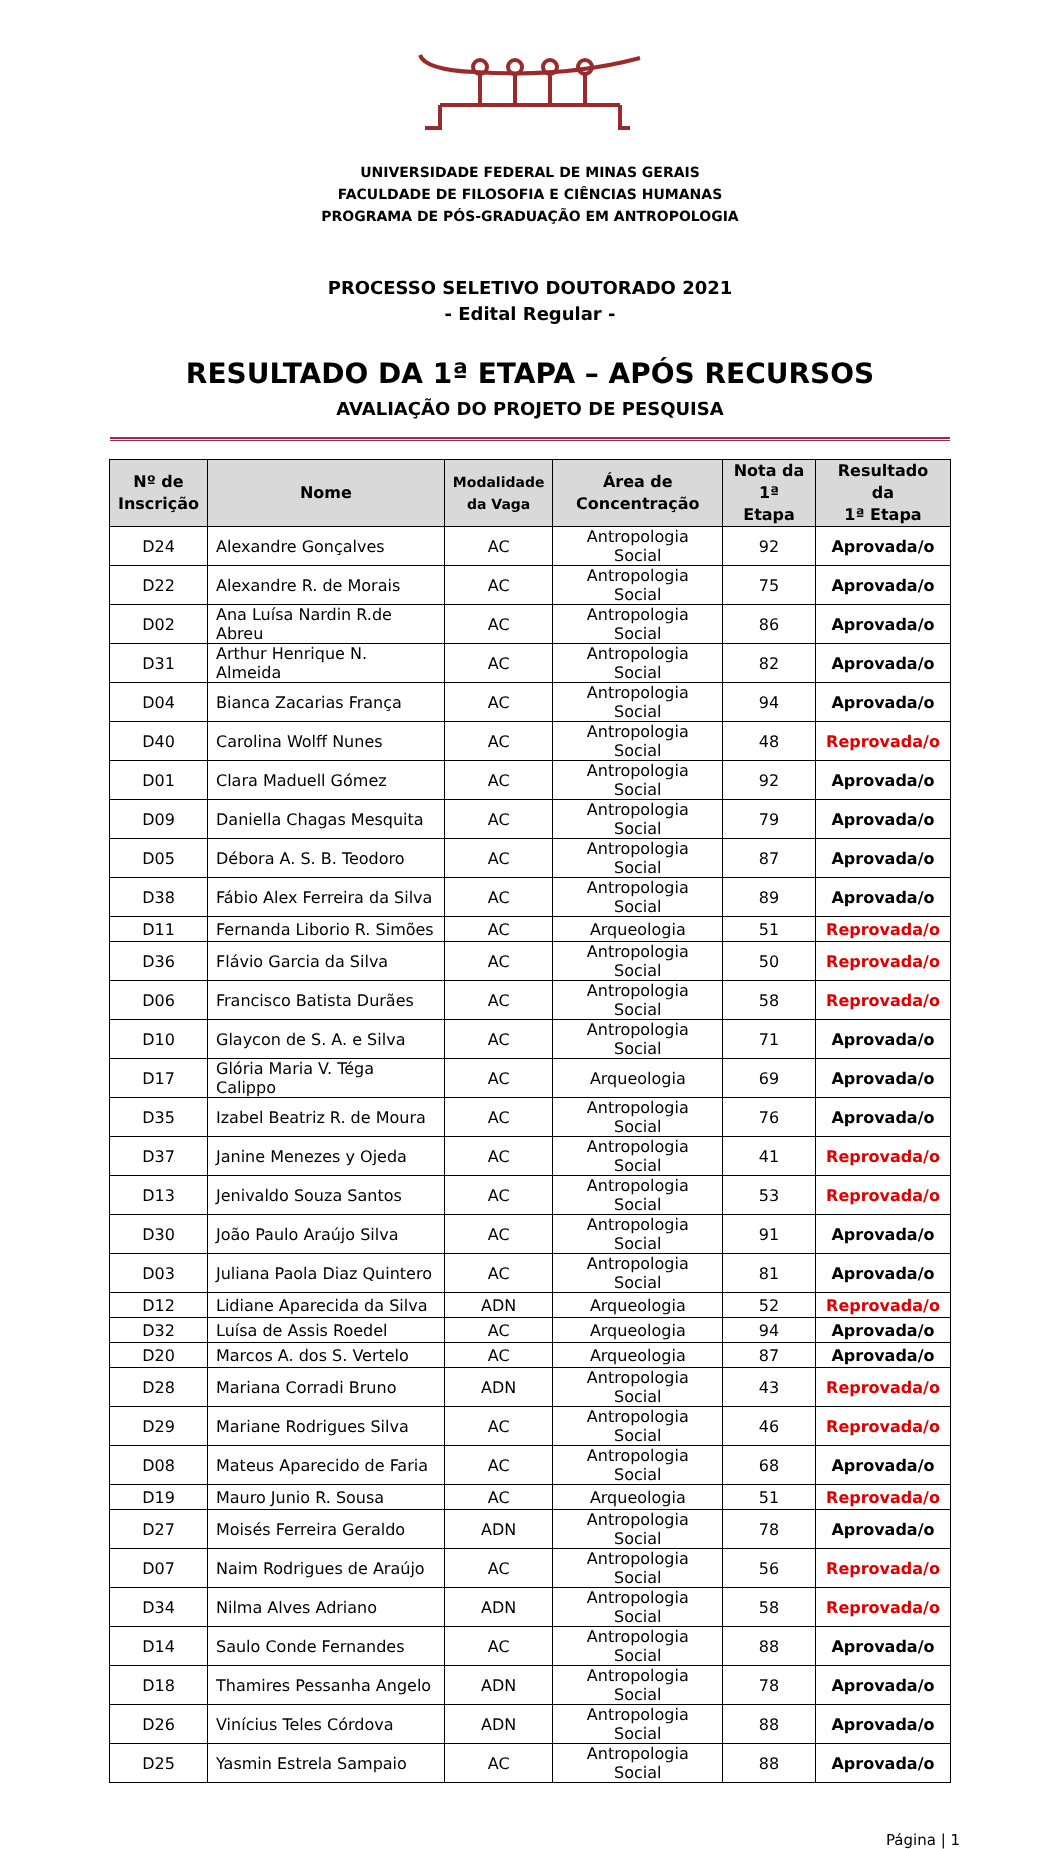UNIVERSIDADE FEDERAL DE MINAS GERAIS
FACULDADE DE FILOSOFIA E CIÊNCIAS HUMANAS
PROGRAMA DE PÓS-GRADUAÇÃO EM ANTROPOLOGIA
PROCESSO SELETIVO DOUTORADO 2021
- Edital Regular -
RESULTADO DA 1ª ETAPA – APÓS RECURSOS
AVALIAÇÃO DO PROJETO DE PESQUISA
| Nº de Inscrição | Nome | Modalidade da Vaga | Área de Concentração | Nota da 1ª Etapa | Resultado da 1ª Etapa |
| --- | --- | --- | --- | --- | --- |
| D24 | Alexandre Gonçalves | AC | Antropologia Social | 92 | Aprovada/o |
| D22 | Alexandre R. de Morais | AC | Antropologia Social | 75 | Aprovada/o |
| D02 | Ana Luísa Nardin R.de Abreu | AC | Antropologia Social | 86 | Aprovada/o |
| D31 | Arthur Henrique N. Almeida | AC | Antropologia Social | 82 | Aprovada/o |
| D04 | Bianca Zacarias França | AC | Antropologia Social | 94 | Aprovada/o |
| D40 | Carolina Wolff Nunes | AC | Antropologia Social | 48 | Reprovada/o |
| D01 | Clara Maduell Gómez | AC | Antropologia Social | 92 | Aprovada/o |
| D09 | Daniella Chagas Mesquita | AC | Antropologia Social | 79 | Aprovada/o |
| D05 | Débora A. S. B. Teodoro | AC | Antropologia Social | 87 | Aprovada/o |
| D38 | Fábio Alex Ferreira da Silva | AC | Antropologia Social | 89 | Aprovada/o |
| D11 | Fernanda Liborio R. Simões | AC | Arqueologia | 51 | Reprovada/o |
| D36 | Flávio Garcia da Silva | AC | Antropologia Social | 50 | Reprovada/o |
| D06 | Francisco Batista Durães | AC | Antropologia Social | 58 | Reprovada/o |
| D10 | Glaycon de S. A. e Silva | AC | Antropologia Social | 71 | Aprovada/o |
| D17 | Glória Maria V. Téga Calippo | AC | Arqueologia | 69 | Aprovada/o |
| D35 | Izabel Beatriz R. de Moura | AC | Antropologia Social | 76 | Aprovada/o |
| D37 | Janine Menezes y Ojeda | AC | Antropologia Social | 41 | Reprovada/o |
| D13 | Jenivaldo Souza Santos | AC | Antropologia Social | 53 | Reprovada/o |
| D30 | João Paulo Araújo Silva | AC | Antropologia Social | 91 | Aprovada/o |
| D03 | Juliana Paola Diaz Quintero | AC | Antropologia Social | 81 | Aprovada/o |
| D12 | Lidiane Aparecida da Silva | ADN | Arqueologia | 52 | Reprovada/o |
| D32 | Luísa de Assis Roedel | AC | Arqueologia | 94 | Aprovada/o |
| D20 | Marcos A. dos S. Vertelo | AC | Arqueologia | 87 | Aprovada/o |
| D28 | Mariana Corradi Bruno | ADN | Antropologia Social | 43 | Reprovada/o |
| D29 | Mariane Rodrigues Silva | AC | Antropologia Social | 46 | Reprovada/o |
| D08 | Mateus Aparecido de Faria | AC | Antropologia Social | 68 | Aprovada/o |
| D19 | Mauro Junio R. Sousa | AC | Arqueologia | 51 | Reprovada/o |
| D27 | Moisés Ferreira Geraldo | ADN | Antropologia Social | 78 | Aprovada/o |
| D07 | Naim Rodrigues de Araújo | AC | Antropologia Social | 56 | Reprovada/o |
| D34 | Nilma Alves Adriano | ADN | Antropologia Social | 58 | Reprovada/o |
| D14 | Saulo Conde Fernandes | AC | Antropologia Social | 88 | Aprovada/o |
| D18 | Thamires Pessanha Angelo | ADN | Antropologia Social | 78 | Aprovada/o |
| D26 | Vinícius Teles Córdova | ADN | Antropologia Social | 88 | Aprovada/o |
| D25 | Yasmin Estrela Sampaio | AC | Antropologia Social | 88 | Aprovada/o |
Página | 1